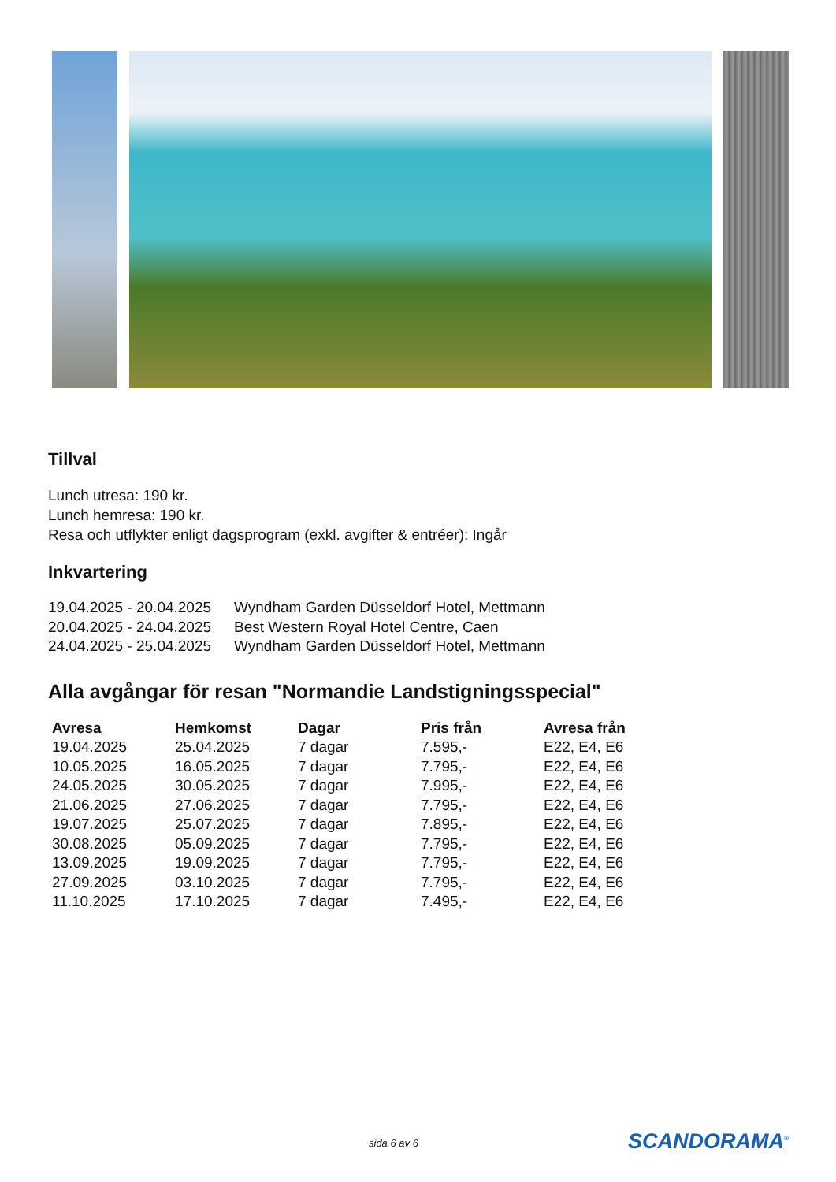Tillval
Lunch utresa: 190 kr.
Lunch hemresa: 190 kr.
Resa och utflykter enligt dagsprogram (exkl. avgifter & entréer): Ingår
Inkvartering
| 19.04.2025 - 20.04.2025 | Wyndham Garden Düsseldorf Hotel, Mettmann |
| 20.04.2025 - 24.04.2025 | Best Western Royal Hotel Centre, Caen |
| 24.04.2025 - 25.04.2025 | Wyndham Garden Düsseldorf Hotel, Mettmann |
Alla avgångar för resan "Normandie Landstigningsspecial"
| Avresa | Hemkomst | Dagar | Pris från | Avresa från |
| --- | --- | --- | --- | --- |
| 19.04.2025 | 25.04.2025 | 7 dagar | 7.595,- | E22, E4, E6 |
| 10.05.2025 | 16.05.2025 | 7 dagar | 7.795,- | E22, E4, E6 |
| 24.05.2025 | 30.05.2025 | 7 dagar | 7.995,- | E22, E4, E6 |
| 21.06.2025 | 27.06.2025 | 7 dagar | 7.795,- | E22, E4, E6 |
| 19.07.2025 | 25.07.2025 | 7 dagar | 7.895,- | E22, E4, E6 |
| 30.08.2025 | 05.09.2025 | 7 dagar | 7.795,- | E22, E4, E6 |
| 13.09.2025 | 19.09.2025 | 7 dagar | 7.795,- | E22, E4, E6 |
| 27.09.2025 | 03.10.2025 | 7 dagar | 7.795,- | E22, E4, E6 |
| 11.10.2025 | 17.10.2025 | 7 dagar | 7.495,- | E22, E4, E6 |
sida 6 av 6 SCANDORAMA<sup>®</sup>